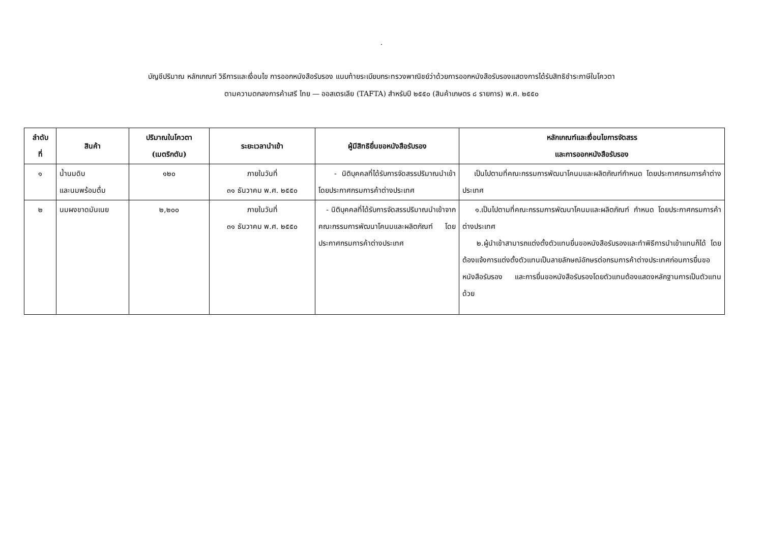.
บัญชีปริมาณ หลักเกณฑ์ วิธีการและเงื่อนไข การออกหนังสือรับรอง แนบท้ายระเบียบกระทรวงพาณิชย์ว่าด้วยการออกหนังสือรับรองแสดงการได้รับสิทธิชำระภาษีในโควตา
ตามความตกลงการค้าเสรี ไทย — ออสเตรเลีย (TAFTA) สำหรับปี ๒๕๕๐ (สินค้าเกษตร ๘ รายการ) พ.ศ. ๒๕๕๐
| ลำดับ ที่ | สินค้า | ปริมาณในโควตา (เมตริกตัน) | ระยะเวลานำเข้า | ผู้มีสิทธิยื่นขอหนังสือรับรอง | หลักเกณฑ์และเงื่อนไขการจัดสรร และการออกหนังสือรับรอง |
| --- | --- | --- | --- | --- | --- |
| ๑ | น้ำนมดิบ และนมพร้อมดื่ม | ๑๒๐ | ภายในวันที่ ๓๑ ธันวาคม พ.ศ. ๒๕๕๐ | - นิติบุคคลที่ได้รับการจัดสรรปริมาณนำเข้า โดยประกาศกรมการค้าต่างประเทศ | เป็นไปตามที่คณะกรรมการพัฒนาโคนมและผลิตภัณฑ์กำหนด โดยประกาศกรมการค้าต่างประเทศ |
| ๒ | นมผงขาดมันเนย | ๒,๒๐๐ | ภายในวันที่ ๓๑ ธันวาคม พ.ศ. ๒๕๕๐ | - นิติบุคคลที่ได้รับการจัดสรรปริมาณนำเข้าจากคณะกรรมการพัฒนาโคนมและผลิตภัณฑ์ โดยประกาศกรมการค้าต่างประเทศ | ๑.เป็นไปตามที่คณะกรรมการพัฒนาโคนมและผลิตภัณฑ์ กำหนด โดยประกาศกรมการค้าต่างประเทศ ๒.ผู้นำเข้าสามารถแต่งตั้งตัวแทนยื่นขอหนังสือรับรองและทำพิธีการนำเข้าแทนก็ได้ โดยต้องแจ้งการแต่งตั้งตัวแทนเป็นลายลักษณ์อักษรต่อกรมการค้าต่างประเทศก่อนการยื่นขอหนังสือรับรอง และการยื่นขอหนังสือรับรองโดยตัวแทนต้องแสดงหลักฐานการเป็นตัวแทนด้วย |